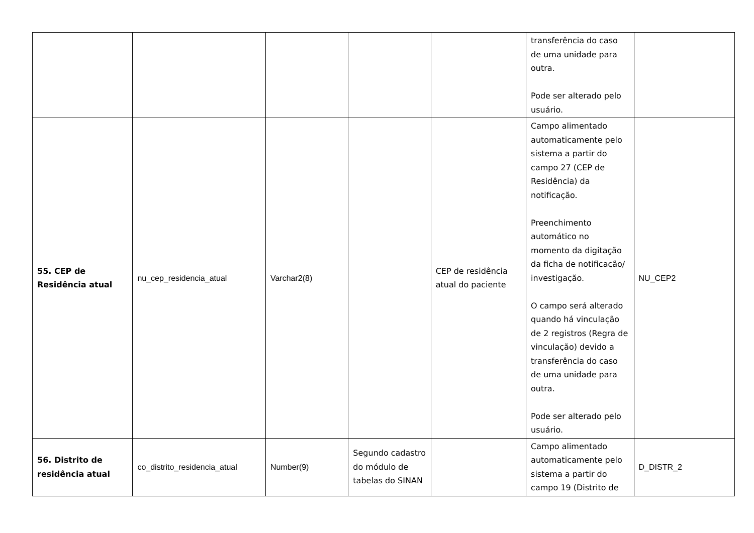| | | | | | transferência do caso de uma unidade para outra. Pode ser alterado pelo usuário. | |
| 55. CEP de Residência atual | nu_cep_residencia_atual | Varchar2(8) | | CEP de residência atual do paciente | Campo alimentado automaticamente pelo sistema a partir do campo 27 (CEP de Residência) da notificação. Preenchimento automático no momento da digitação da ficha de notificação/ investigação. O campo será alterado quando há vinculação de 2 registros (Regra de vinculação) devido a transferência do caso de uma unidade para outra. Pode ser alterado pelo usuário. | NU_CEP2 |
| 56. Distrito de residência atual | co_distrito_residencia_atual | Number(9) | Segundo cadastro do módulo de tabelas do SINAN | | Campo alimentado automaticamente pelo sistema a partir do campo 19 (Distrito de | D_DISTR_2 |